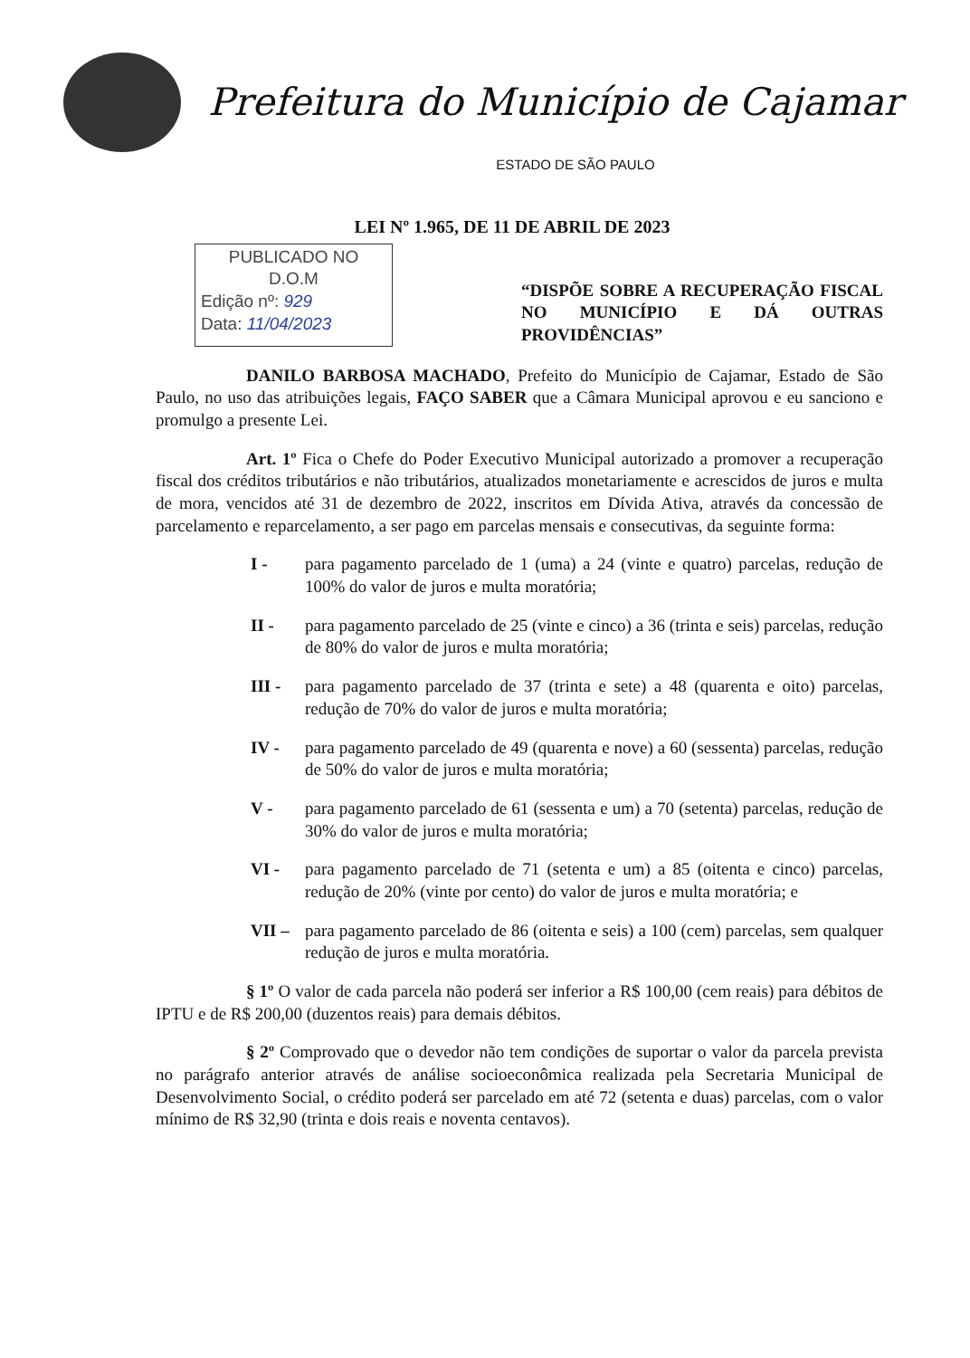Prefeitura do Município de Cajamar
ESTADO DE SÃO PAULO
LEI Nº 1.965, DE 11 DE ABRIL DE 2023
PUBLICADO NO
D.O.M
Edição nº: 929
Data: 11/04/2023
“DISPÕE SOBRE A RECUPERAÇÃO FISCAL NO MUNICÍPIO E DÁ OUTRAS PROVIDÊNCIAS”
DANILO BARBOSA MACHADO, Prefeito do Município de Cajamar, Estado de São Paulo, no uso das atribuições legais, FAÇO SABER que a Câmara Municipal aprovou e eu sanciono e promulgo a presente Lei.
Art. 1º Fica o Chefe do Poder Executivo Municipal autorizado a promover a recuperação fiscal dos créditos tributários e não tributários, atualizados monetariamente e acrescidos de juros e multa de mora, vencidos até 31 de dezembro de 2022, inscritos em Dívida Ativa, através da concessão de parcelamento e reparcelamento, a ser pago em parcelas mensais e consecutivas, da seguinte forma:
I - para pagamento parcelado de 1 (uma) a 24 (vinte e quatro) parcelas, redução de 100% do valor de juros e multa moratória;
II - para pagamento parcelado de 25 (vinte e cinco) a 36 (trinta e seis) parcelas, redução de 80% do valor de juros e multa moratória;
III - para pagamento parcelado de 37 (trinta e sete) a 48 (quarenta e oito) parcelas, redução de 70% do valor de juros e multa moratória;
IV - para pagamento parcelado de 49 (quarenta e nove) a 60 (sessenta) parcelas, redução de 50% do valor de juros e multa moratória;
V - para pagamento parcelado de 61 (sessenta e um) a 70 (setenta) parcelas, redução de 30% do valor de juros e multa moratória;
VI - para pagamento parcelado de 71 (setenta e um) a 85 (oitenta e cinco) parcelas, redução de 20% (vinte por cento) do valor de juros e multa moratória; e
VII – para pagamento parcelado de 86 (oitenta e seis) a 100 (cem) parcelas, sem qualquer redução de juros e multa moratória.
§ 1º O valor de cada parcela não poderá ser inferior a R$ 100,00 (cem reais) para débitos de IPTU e de R$ 200,00 (duzentos reais) para demais débitos.
§ 2º Comprovado que o devedor não tem condições de suportar o valor da parcela prevista no parágrafo anterior através de análise socioeconômica realizada pela Secretaria Municipal de Desenvolvimento Social, o crédito poderá ser parcelado em até 72 (setenta e duas) parcelas, com o valor mínimo de R$ 32,90 (trinta e dois reais e noventa centavos).